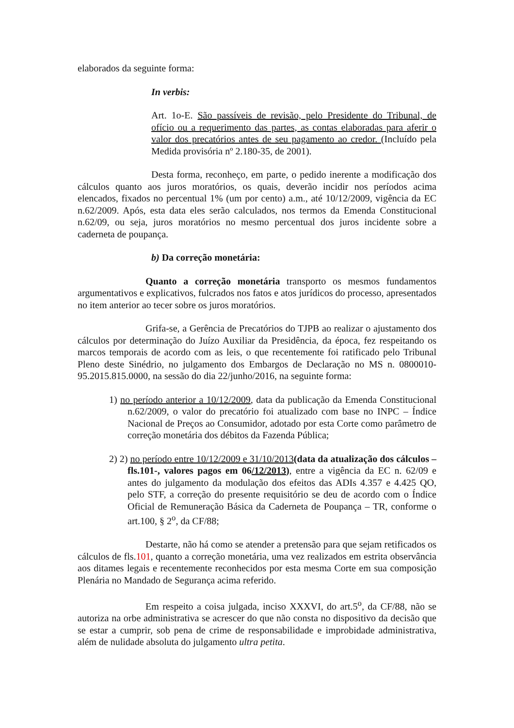elaborados da seguinte forma:
In verbis:
Art. 1o-E. São passíveis de revisão, pelo Presidente do Tribunal, de ofício ou a requerimento das partes, as contas elaboradas para aferir o valor dos precatórios antes de seu pagamento ao credor. (Incluído pela Medida provisória nº 2.180-35, de 2001).
Desta forma, reconheço, em parte, o pedido inerente a modificação dos cálculos quanto aos juros moratórios, os quais, deverão incidir nos períodos acima elencados, fixados no percentual 1% (um por cento) a.m., até 10/12/2009, vigência da EC n.62/2009. Após, esta data eles serão calculados, nos termos da Emenda Constitucional n.62/09, ou seja, juros moratórios no mesmo percentual dos juros incidente sobre a caderneta de poupança.
b) Da correção monetária:
Quanto a correção monetária transporto os mesmos fundamentos argumentativos e explicativos, fulcrados nos fatos e atos jurídicos do processo, apresentados no item anterior ao tecer sobre os juros moratórios.
Grifa-se, a Gerência de Precatórios do TJPB ao realizar o ajustamento dos cálculos por determinação do Juízo Auxiliar da Presidência, da época, fez respeitando os marcos temporais de acordo com as leis, o que recentemente foi ratificado pelo Tribunal Pleno deste Sinédrio, no julgamento dos Embargos de Declaração no MS n. 0800010-95.2015.815.0000, na sessão do dia 22/junho/2016, na seguinte forma:
1) no período anterior a 10/12/2009, data da publicação da Emenda Constitucional n.62/2009, o valor do precatório foi atualizado com base no INPC – Índice Nacional de Preços ao Consumidor, adotado por esta Corte como parâmetro de correção monetária dos débitos da Fazenda Pública;
2) 2) no período entre 10/12/2009 e 31/10/2013(data da atualização dos cálculos –fls.101-, valores pagos em 06/12/2013), entre a vigência da EC n. 62/09 e antes do julgamento da modulação dos efeitos das ADIs 4.357 e 4.425 QO, pelo STF, a correção do presente requisitório se deu de acordo com o Índice Oficial de Remuneração Básica da Caderneta de Poupança – TR, conforme o art.100, § 2<sup>o</sup>, da CF/88;
Destarte, não há como se atender a pretensão para que sejam retificados os cálculos de fls.101, quanto a correção monetária, uma vez realizados em estrita observância aos ditames legais e recentemente reconhecidos por esta mesma Corte em sua composição Plenária no Mandado de Segurança acima referido.
Em respeito a coisa julgada, inciso XXXVI, do art.5<sup>o</sup>, da CF/88, não se autoriza na orbe administrativa se acrescer do que não consta no dispositivo da decisão que se estar a cumprir, sob pena de crime de responsabilidade e improbidade administrativa, além de nulidade absoluta do julgamento ultra petita.